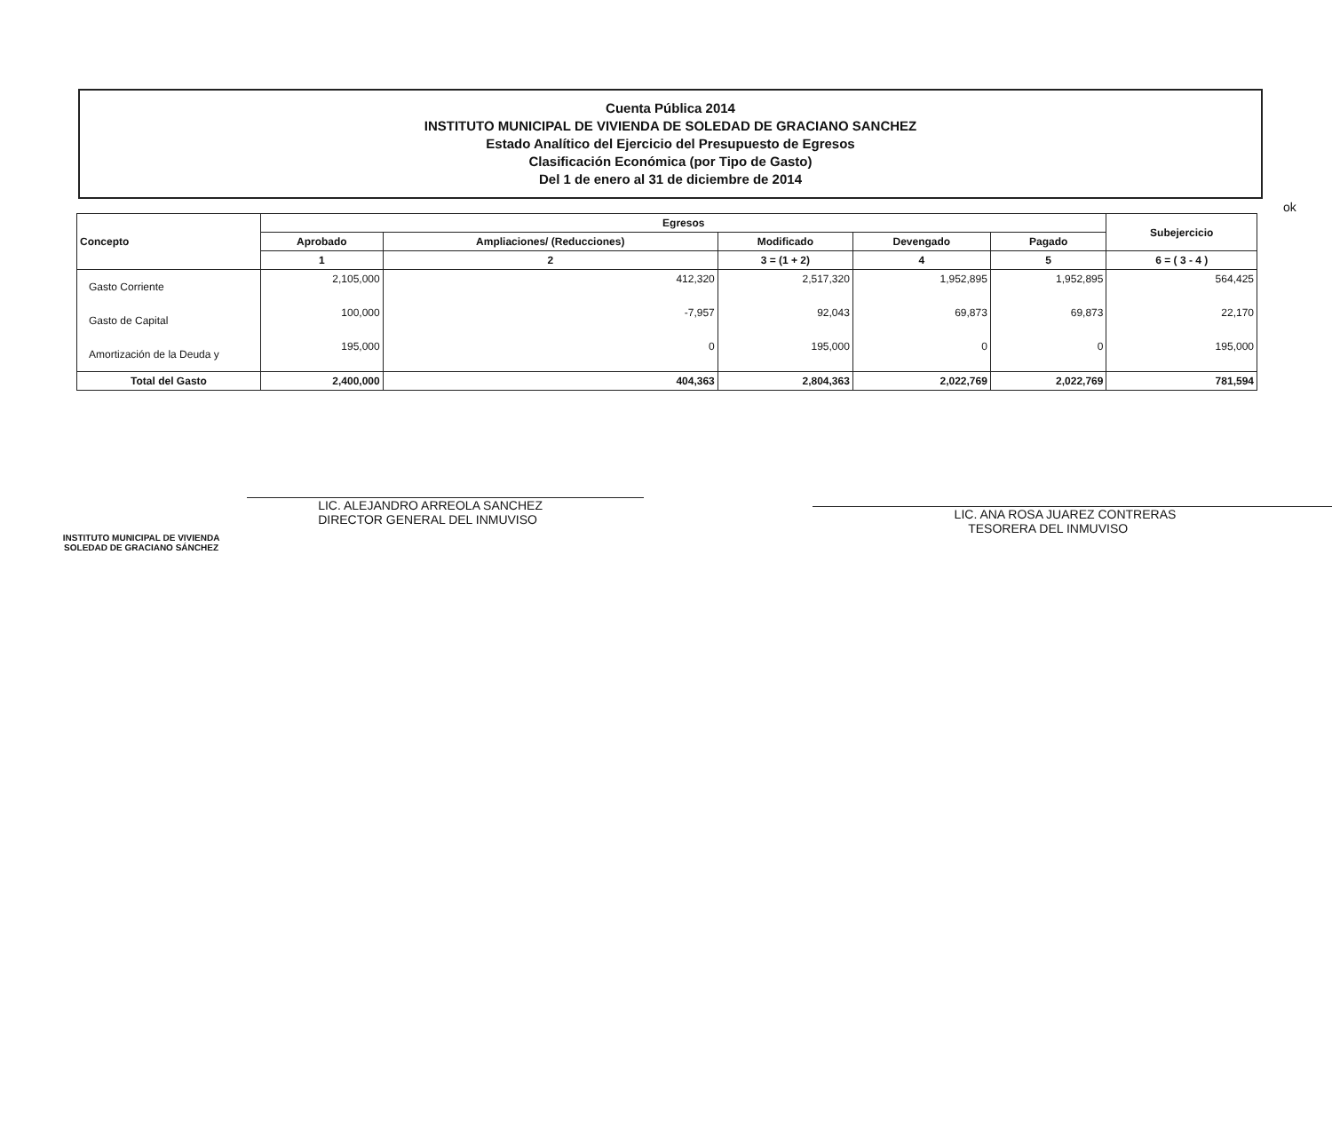ok
Cuenta Pública 2014
INSTITUTO MUNICIPAL DE VIVIENDA DE SOLEDAD DE GRACIANO SANCHEZ
Estado Analítico del Ejercicio del Presupuesto de Egresos
Clasificación Económica (por Tipo de Gasto)
Del 1 de enero al 31 de diciembre de 2014
| Concepto | Egresos | | | | | Subejercicio |
| --- | --- | --- | --- | --- | --- | --- |
| | Aprobado | Ampliaciones/ (Reducciones) | Modificado | Devengado | Pagado | |
| | 1 | 2 | 3 = (1 + 2) | 4 | 5 | 6 = ( 3 - 4 ) |
| Gasto Corriente | 2,105,000 | 412,320 | 2,517,320 | 1,952,895 | 1,952,895 | 564,425 |
| Gasto de Capital | 100,000 | -7,957 | 92,043 | 69,873 | 69,873 | 22,170 |
| Amortización de la Deuda y | 195,000 | 0 | 195,000 | 0 | 0 | 195,000 |
| Total del Gasto | 2,400,000 | 404,363 | 2,804,363 | 2,022,769 | 2,022,769 | 781,594 |
INSTITUTO MUNICIPAL DE VIVIENDA
SOLEDAD DE GRACIANO SÁNCHEZ
LIC. ALEJANDRO ARREOLA SANCHEZ
DIRECTOR GENERAL DEL INMUVISO
LIC. ANA ROSA JUAREZ CONTRERAS
TESORERA DEL INMUVISO